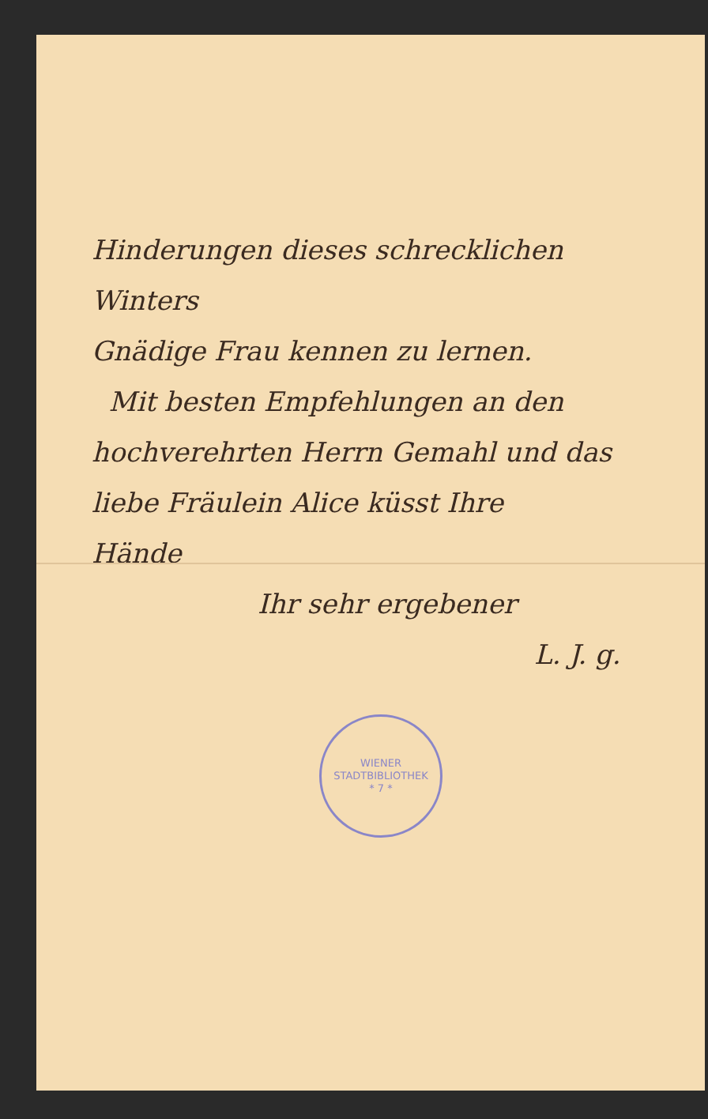Hinderungen dieses schrecklichen Winters
Gnädige Frau kennen zu lernen.
Mit besten Empfehlungen an den
hochverehrten Herrn Gemahl und das
liebe Fräulein Alice küsst Ihre
Hände
Ihr sehr ergebener
L. J. g.
WIENER STADTBIBLIOTHEK
* 7 *